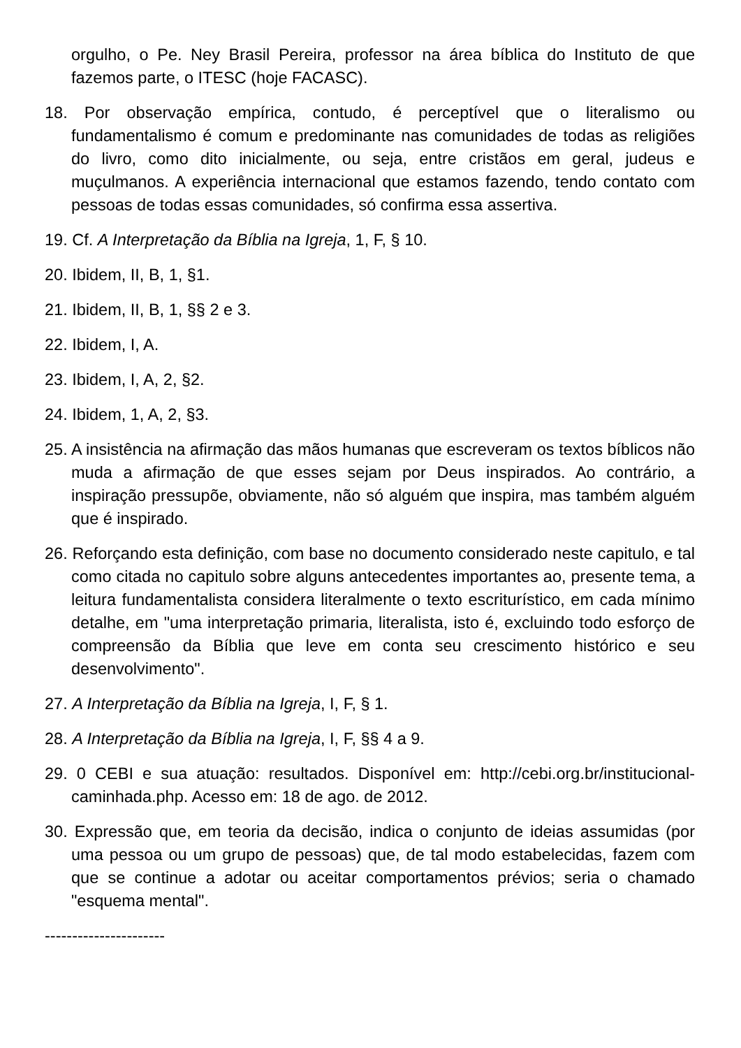orgulho, o Pe. Ney Brasil Pereira, professor na área bíblica do Instituto de que fazemos parte, o ITESC (hoje FACASC).
18. Por observação empírica, contudo, é perceptível que o literalismo ou fundamentalismo é comum e predominante nas comunidades de todas as religiões do livro, como dito inicialmente, ou seja, entre cristãos em geral, judeus e muçulmanos. A experiência internacional que estamos fazendo, tendo contato com pessoas de todas essas comunidades, só confirma essa assertiva.
19. Cf. A Interpretação da Bíblia na Igreja, 1, F, § 10.
20. Ibidem, II, B, 1, §1.
21. Ibidem, II, B, 1, §§ 2 e 3.
22. Ibidem, I, A.
23. Ibidem, I, A, 2, §2.
24. Ibidem, 1, A, 2, §3.
25. A insistência na afirmação das mãos humanas que escreveram os textos bíblicos não muda a afirmação de que esses sejam por Deus inspirados. Ao contrário, a inspiração pressupõe, obviamente, não só alguém que inspira, mas também alguém que é inspirado.
26. Reforçando esta definição, com base no documento considerado neste capitulo, e tal como citada no capitulo sobre alguns antecedentes importantes ao, presente tema, a leitura fundamentalista considera literalmente o texto escriturístico, em cada mínimo detalhe, em "uma interpretação primaria, literalista, isto é, excluindo todo esforço de compreensão da Bíblia que leve em conta seu crescimento histórico e seu desenvolvimento".
27. A Interpretação da Bíblia na Igreja, I, F, § 1.
28. A Interpretação da Bíblia na Igreja, I, F, §§ 4 a 9.
29. 0 CEBI e sua atuação: resultados. Disponível em: http://cebi.org.br/institucional-caminhada.php. Acesso em: 18 de ago. de 2012.
30. Expressão que, em teoria da decisão, indica o conjunto de ideias assumidas (por uma pessoa ou um grupo de pessoas) que, de tal modo estabelecidas, fazem com que se continue a adotar ou aceitar comportamentos prévios; seria o chamado "esquema mental".
----------------------